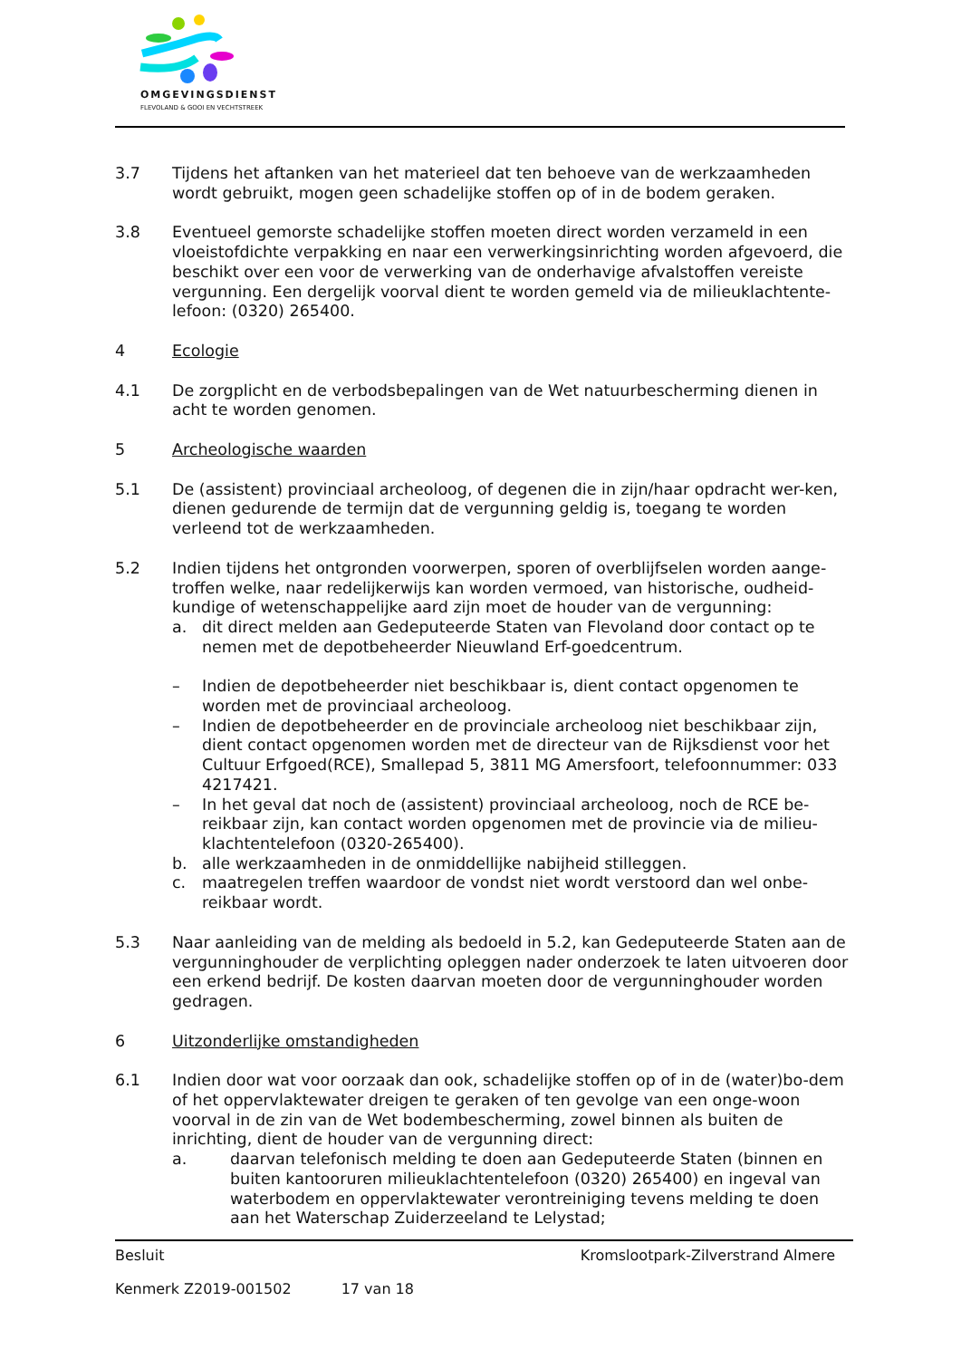OMGEVINGSDIENST
FLEVOLAND & GOOI EN VECHTSTREEK
3.7 Tijdens het aftanken van het materieel dat ten behoeve van de werkzaamheden wordt gebruikt, mogen geen schadelijke stoffen op of in de bodem geraken.
3.8 Eventueel gemorste schadelijke stoffen moeten direct worden verzameld in een vloeistofdichte verpakking en naar een verwerkingsinrichting worden afgevoerd, die beschikt over een voor de verwerking van de onderhavige afvalstoffen vereiste vergunning. Een dergelijk voorval dient te worden gemeld via de milieuklachtente-lefoon: (0320) 265400.
4 Ecologie
4.1 De zorgplicht en de verbodsbepalingen van de Wet natuurbescherming dienen in acht te worden genomen.
5 Archeologische waarden
5.1 De (assistent) provinciaal archeoloog, of degenen die in zijn/haar opdracht wer-ken, dienen gedurende de termijn dat de vergunning geldig is, toegang te worden verleend tot de werkzaamheden.
5.2 Indien tijdens het ontgronden voorwerpen, sporen of overblijfselen worden aange-troffen welke, naar redelijkerwijs kan worden vermoed, van historische, oudheid-kundige of wetenschappelijke aard zijn moet de houder van de vergunning:
a. dit direct melden aan Gedeputeerde Staten van Flevoland door contact op te nemen met de depotbeheerder Nieuwland Erf-goedcentrum.
– Indien de depotbeheerder niet beschikbaar is, dient contact opgenomen te worden met de provinciaal archeoloog.
– Indien de depotbeheerder en de provinciale archeoloog niet beschikbaar zijn, dient contact opgenomen worden met de directeur van de Rijksdienst voor het Cultuur Erfgoed(RCE), Smallepad 5, 3811 MG Amersfoort, telefoonnummer: 033 4217421.
– In het geval dat noch de (assistent) provinciaal archeoloog, noch de RCE be-reikbaar zijn, kan contact worden opgenomen met de provincie via de milieu-klachtentelefoon (0320-265400).
b. alle werkzaamheden in de onmiddellijke nabijheid stilleggen.
c. maatregelen treffen waardoor de vondst niet wordt verstoord dan wel onbe-reikbaar wordt.
5.3 Naar aanleiding van de melding als bedoeld in 5.2, kan Gedeputeerde Staten aan de vergunninghouder de verplichting opleggen nader onderzoek te laten uitvoeren door een erkend bedrijf. De kosten daarvan moeten door de vergunninghouder worden gedragen.
6 Uitzonderlijke omstandigheden
6.1 Indien door wat voor oorzaak dan ook, schadelijke stoffen op of in de (water)bo-dem of het oppervlaktewater dreigen te geraken of ten gevolge van een onge-woon voorval in de zin van de Wet bodembescherming, zowel binnen als buiten de inrichting, dient de houder van de vergunning direct:
a. daarvan telefonisch melding te doen aan Gedeputeerde Staten (binnen en buiten kantooruren milieuklachtentelefoon (0320) 265400) en ingeval van waterbodem en oppervlaktewater verontreiniging tevens melding te doen aan het Waterschap Zuiderzeeland te Lelystad;
Besluit Kromslootpark-Zilverstrand Almere
Kenmerk Z2019-001502 17 van 18